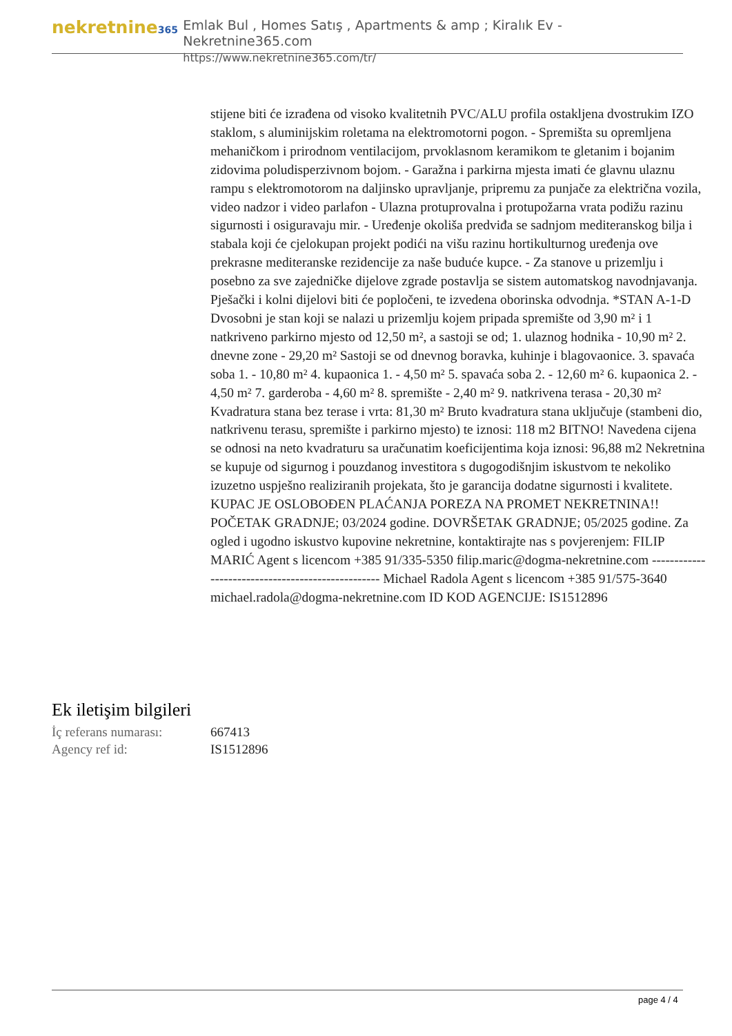nekretnine365
Emlak Bul , Homes Satış , Apartments & amp ; Kiralık Ev - Nekretnine365.com
https://www.nekretnine365.com/tr/
stijene biti će izrađena od visoko kvalitetnih PVC/ALU profila ostakljena dvostrukim IZO staklom, s aluminijskim roletama na elektromotorni pogon. - Spremišta su opremljena mehaničkom i prirodnom ventilacijom, prvoklasnom keramikom te gletanim i bojanim zidovima poludisperzivnom bojom. - Garažna i parkirna mjesta imati će glavnu ulaznu rampu s elektromotorom na daljinsko upravljanje, pripremu za punjače za električna vozila, video nadzor i video parlafon - Ulazna protuprovalna i protupožarna vrata podižu razinu sigurnosti i osiguravaju mir. - Uređenje okoliša predviđa se sadnjom mediteranskog bilja i stabala koji će cjelokupan projekt podići na višu razinu hortikulturnog uređenja ove prekrasne mediteranske rezidencije za naše buduće kupce. - Za stanove u prizemlju i posebno za sve zajedničke dijelove zgrade postavlja se sistem automatskog navodnjavanja. Pješački i kolni dijelovi biti će popločeni, te izvedena oborinska odvodnja. *STAN A-1-D Dvosobni je stan koji se nalazi u prizemlju kojem pripada spremište od 3,90 m² i 1 natkriveno parkirno mjesto od 12,50 m², a sastoji se od; 1. ulaznog hodnika - 10,90 m² 2. dnevne zone - 29,20 m² Sastoji se od dnevnog boravka, kuhinje i blagovaonice. 3. spavaća soba 1. - 10,80 m² 4. kupaonica 1. - 4,50 m² 5. spavaća soba 2. - 12,60 m² 6. kupaonica 2. - 4,50 m² 7. garderoba - 4,60 m² 8. spremište - 2,40 m² 9. natkrivena terasa - 20,30 m² Kvadratura stana bez terase i vrta: 81,30 m² Bruto kvadratura stana uključuje (stambeni dio, natkrivenu terasu, spremište i parkirno mjesto) te iznosi: 118 m2 BITNO! Navedena cijena se odnosi na neto kvadraturu sa uračunatim koeficijentima koja iznosi: 96,88 m2 Nekretnina se kupuje od sigurnog i pouzdanog investitora s dugogodišnjim iskustvom te nekoliko izuzetno uspješno realiziranih projekata, što je garancija dodatne sigurnosti i kvalitete. KUPAC JE OSLOBOĐEN PLAĆANJA POREZA NA PROMET NEKRETNINA!! POČETAK GRADNJE; 03/2024 godine. DOVRŠETAK GRADNJE; 05/2025 godine. Za ogled i ugodno iskustvo kupovine nekretnine, kontaktirajte nas s povjerenjem: FILIP MARIĆ Agent s licencom +385 91/335-5350 filip.maric@dogma-nekretnine.com -------------------------------------------------- Michael Radola Agent s licencom +385 91/575-3640 michael.radola@dogma-nekretnine.com ID KOD AGENCIJE: IS1512896
Ek iletişim bilgileri
| İç referans numarası: | 667413 |
| Agency ref id: | IS1512896 |
page 4 / 4